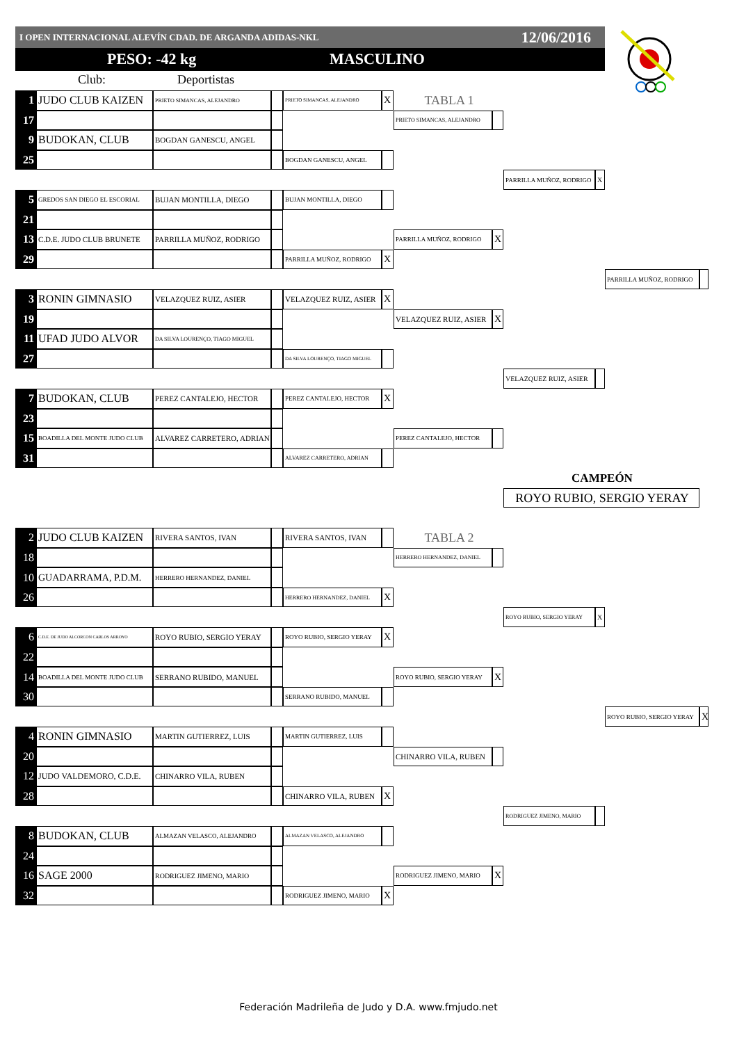I OPEN INTERNACIONAL ALEVÍN CDAD. DE ARGANDA ADIDAS-NKL 12/06/2016
PESO: -42 kg MASCULINO
Club: Deportistas
1
JUDO CLUB KAIZEN
PRIETO SIMANCAS, ALEJANDRO
PRIETO SIMANCAS, ALEJANDRO
X
TABLA 1
17
PRIETO SIMANCAS, ALEJANDRO
9
BUDOKAN, CLUB
BOGDAN GANESCU, ANGEL
25
BOGDAN GANESCU, ANGEL
PARRILLA MUÑOZ, RODRIGO
X
5
GREDOS SAN DIEGO EL ESCORIAL
BUJAN MONTILLA, DIEGO
BUJAN MONTILLA, DIEGO
21
13
C.D.E. JUDO CLUB BRUNETE
PARRILLA MUÑOZ, RODRIGO
PARRILLA MUÑOZ, RODRIGO
X
29
PARRILLA MUÑOZ, RODRIGO
X
PARRILLA MUÑOZ, RODRIGO
3
RONIN GIMNASIO
VELAZQUEZ RUIZ, ASIER
VELAZQUEZ RUIZ, ASIER
X
19
VELAZQUEZ RUIZ, ASIER
X
11
UFAD JUDO ALVOR
DA SILVA LOURENÇO, TIAGO MIGUEL
27
DA SILVA LOURENÇO, TIAGO MIGUEL
VELAZQUEZ RUIZ, ASIER
7
BUDOKAN, CLUB
PEREZ CANTALEJO, HECTOR
PEREZ CANTALEJO, HECTOR
X
23
15
BOADILLA DEL MONTE JUDO CLUB
ALVAREZ CARRETERO, ADRIAN
PEREZ CANTALEJO, HECTOR
31
ALVAREZ CARRETERO, ADRIAN
CAMPEÓN
ROYO RUBIO, SERGIO YERAY
2
JUDO CLUB KAIZEN
RIVERA SANTOS, IVAN
RIVERA SANTOS, IVAN
TABLA 2
18
HERRERO HERNANDEZ, DANIEL
10
GUADARRAMA, P.D.M.
HERRERO HERNANDEZ, DANIEL
26
HERRERO HERNANDEZ, DANIEL
X
ROYO RUBIO, SERGIO YERAY
X
6
C.D.E. DE JUDO ALCORCON CARLOS ARROYO
ROYO RUBIO, SERGIO YERAY
ROYO RUBIO, SERGIO YERAY
X
22
14
BOADILLA DEL MONTE JUDO CLUB
SERRANO RUBIDO, MANUEL
ROYO RUBIO, SERGIO YERAY
X
30
SERRANO RUBIDO, MANUEL
ROYO RUBIO, SERGIO YERAY
X
4
RONIN GIMNASIO
MARTIN GUTIERREZ, LUIS
MARTIN GUTIERREZ, LUIS
20
CHINARRO VILA, RUBEN
12
JUDO VALDEMORO, C.D.E.
CHINARRO VILA, RUBEN
28
CHINARRO VILA, RUBEN
X
RODRIGUEZ JIMENO, MARIO
8
BUDOKAN, CLUB
ALMAZAN VELASCO, ALEJANDRO
ALMAZAN VELASCO, ALEJANDRO
24
16
SAGE 2000
RODRIGUEZ JIMENO, MARIO
RODRIGUEZ JIMENO, MARIO
X
32
RODRIGUEZ JIMENO, MARIO
X
Federación Madrileña de Judo y D.A. www.fmjudo.net